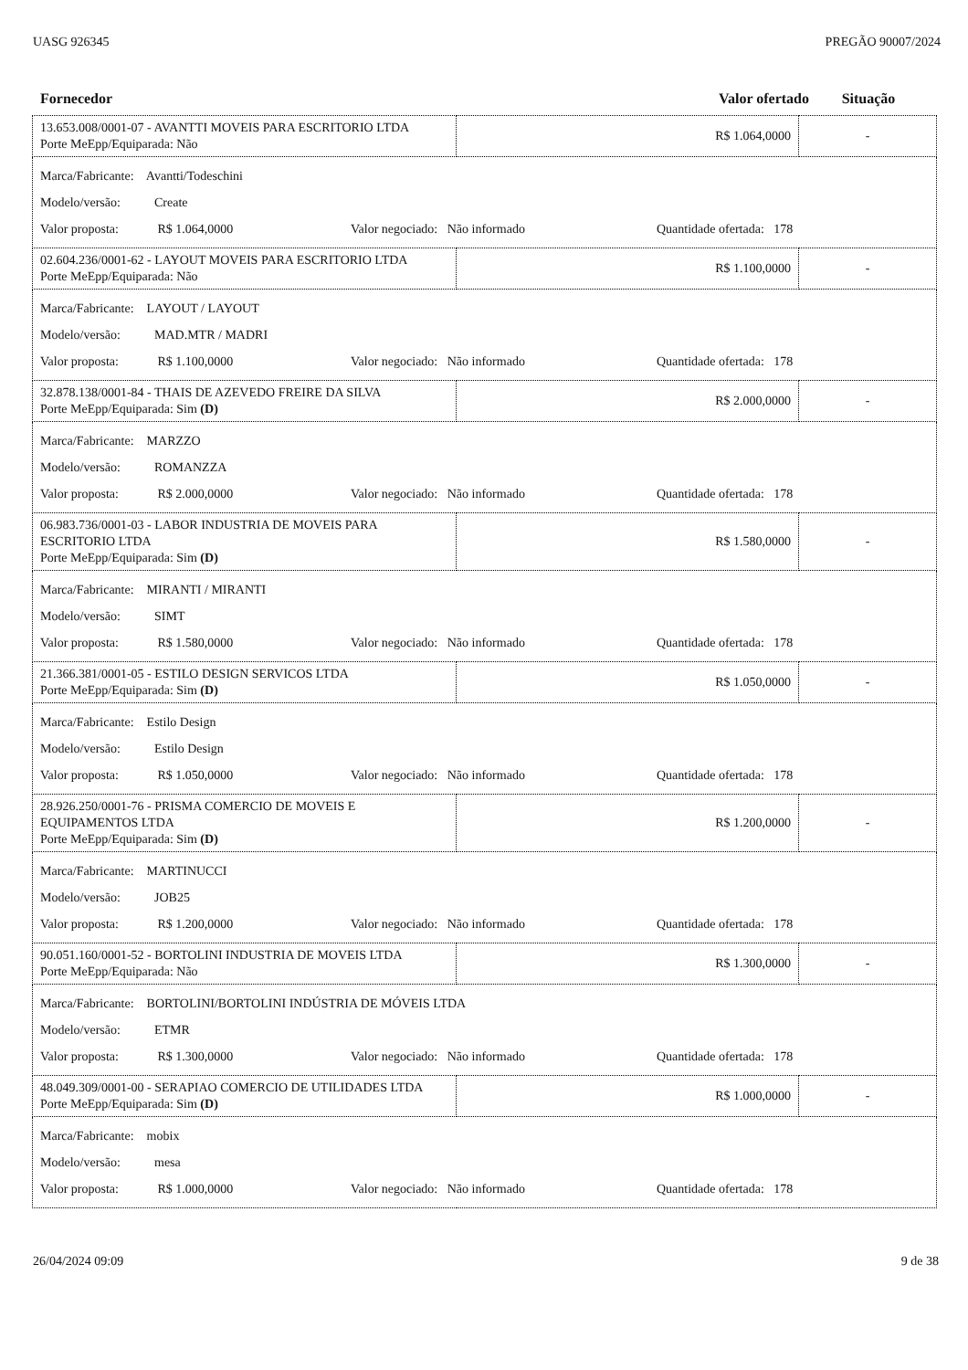UASG 926345 PREGÃO 90007/2024
Fornecedor Valor ofertado Situação
| 13.653.008/0001-07 - AVANTTI MOVEIS PARA ESCRITORIO LTDA Porte MeEpp/Equiparada: Não | R$ 1.064,0000 | - |
| Marca/Fabricante: Avantti/Todeschini Modelo/versão: Create Valor proposta: R$ 1.064,0000 Valor negociado: Não informado Quantidade ofertada: 178 | | |
| 02.604.236/0001-62 - LAYOUT MOVEIS PARA ESCRITORIO LTDA Porte MeEpp/Equiparada: Não | R$ 1.100,0000 | - |
| Marca/Fabricante: LAYOUT / LAYOUT Modelo/versão: MAD.MTR / MADRI Valor proposta: R$ 1.100,0000 Valor negociado: Não informado Quantidade ofertada: 178 | | |
| 32.878.138/0001-84 - THAIS DE AZEVEDO FREIRE DA SILVA Porte MeEpp/Equiparada: Sim (D) | R$ 2.000,0000 | - |
| Marca/Fabricante: MARZZO Modelo/versão: ROMANZZA Valor proposta: R$ 2.000,0000 Valor negociado: Não informado Quantidade ofertada: 178 | | |
| 06.983.736/0001-03 - LABOR INDUSTRIA DE MOVEIS PARA ESCRITORIO LTDA Porte MeEpp/Equiparada: Sim (D) | R$ 1.580,0000 | - |
| Marca/Fabricante: MIRANTI / MIRANTI Modelo/versão: SIMT Valor proposta: R$ 1.580,0000 Valor negociado: Não informado Quantidade ofertada: 178 | | |
| 21.366.381/0001-05 - ESTILO DESIGN SERVICOS LTDA Porte MeEpp/Equiparada: Sim (D) | R$ 1.050,0000 | - |
| Marca/Fabricante: Estilo Design Modelo/versão: Estilo Design Valor proposta: R$ 1.050,0000 Valor negociado: Não informado Quantidade ofertada: 178 | | |
| 28.926.250/0001-76 - PRISMA COMERCIO DE MOVEIS E EQUIPAMENTOS LTDA Porte MeEpp/Equiparada: Sim (D) | R$ 1.200,0000 | - |
| Marca/Fabricante: MARTINUCCI Modelo/versão: JOB25 Valor proposta: R$ 1.200,0000 Valor negociado: Não informado Quantidade ofertada: 178 | | |
| 90.051.160/0001-52 - BORTOLINI INDUSTRIA DE MOVEIS LTDA Porte MeEpp/Equiparada: Não | R$ 1.300,0000 | - |
| Marca/Fabricante: BORTOLINI/BORTOLINI INDÚSTRIA DE MÓVEIS LTDA Modelo/versão: ETMR Valor proposta: R$ 1.300,0000 Valor negociado: Não informado Quantidade ofertada: 178 | | |
| 48.049.309/0001-00 - SERAPIAO COMERCIO DE UTILIDADES LTDA Porte MeEpp/Equiparada: Sim (D) | R$ 1.000,0000 | - |
| Marca/Fabricante: mobix Modelo/versão: mesa Valor proposta: R$ 1.000,0000 Valor negociado: Não informado Quantidade ofertada: 178 | | |
26/04/2024 09:09 9 de 38